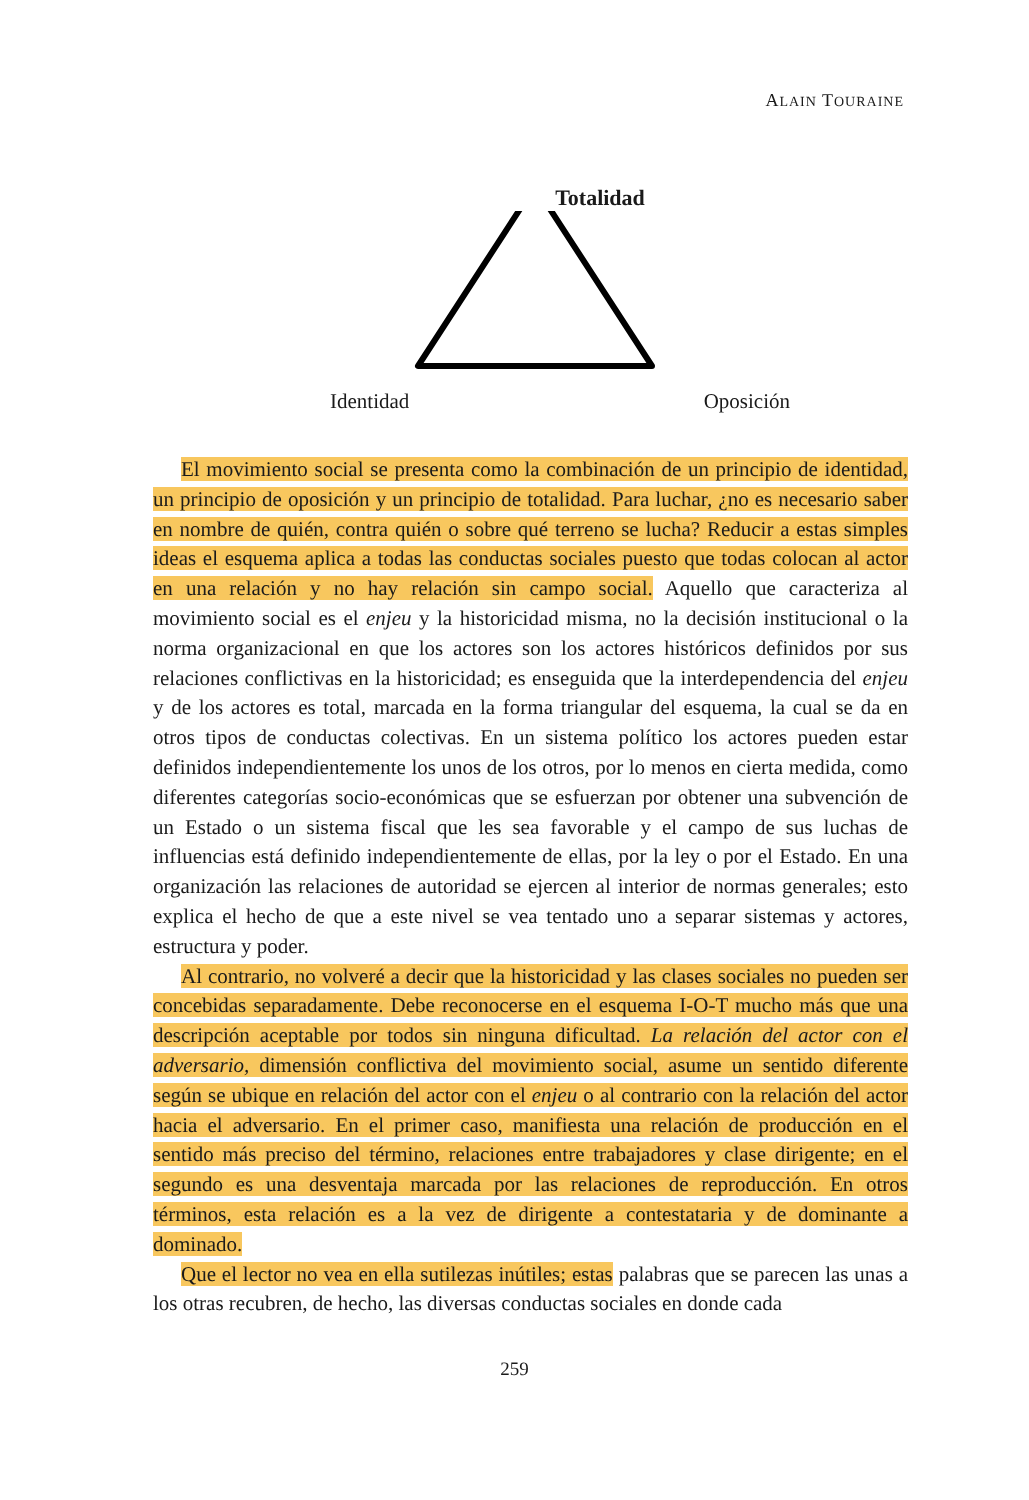ALAIN TOURAINE
Totalidad
Identidad Oposición
El movimiento social se presenta como la combinación de un principio de identidad, un principio de oposición y un principio de totalidad. Para luchar, ¿no es necesario saber en nombre de quién, contra quién o sobre qué terreno se lucha? Reducir a estas simples ideas el esquema aplica a todas las conductas sociales puesto que todas colocan al actor en una relación y no hay relación sin campo social. Aquello que caracteriza al movimiento social es el enjeu y la historicidad misma, no la decisión institucional o la norma organizacional en que los actores son los actores históricos definidos por sus relaciones conflictivas en la historicidad; es enseguida que la interdependencia del enjeu y de los actores es total, marcada en la forma triangular del esquema, la cual se da en otros tipos de conductas colectivas. En un sistema político los actores pueden estar definidos independientemente los unos de los otros, por lo menos en cierta medida, como diferentes categorías socio-económicas que se esfuerzan por obtener una subvención de un Estado o un sistema fiscal que les sea favorable y el campo de sus luchas de influencias está definido independientemente de ellas, por la ley o por el Estado. En una organización las relaciones de autoridad se ejercen al interior de normas generales; esto explica el hecho de que a este nivel se vea tentado uno a separar sistemas y actores, estructura y poder.
Al contrario, no volveré a decir que la historicidad y las clases sociales no pueden ser concebidas separadamente. Debe reconocerse en el esquema I-O-T mucho más que una descripción aceptable por todos sin ninguna dificultad. La relación del actor con el adversario, dimensión conflictiva del movimiento social, asume un sentido diferente según se ubique en relación del actor con el enjeu o al contrario con la relación del actor hacia el adversario. En el primer caso, manifiesta una relación de producción en el sentido más preciso del término, relaciones entre trabajadores y clase dirigente; en el segundo es una desventaja marcada por las relaciones de reproducción. En otros términos, esta relación es a la vez de dirigente a contestataria y de dominante a dominado.
Que el lector no vea en ella sutilezas inútiles; estas palabras que se parecen las unas a los otras recubren, de hecho, las diversas conductas sociales en donde cada
259